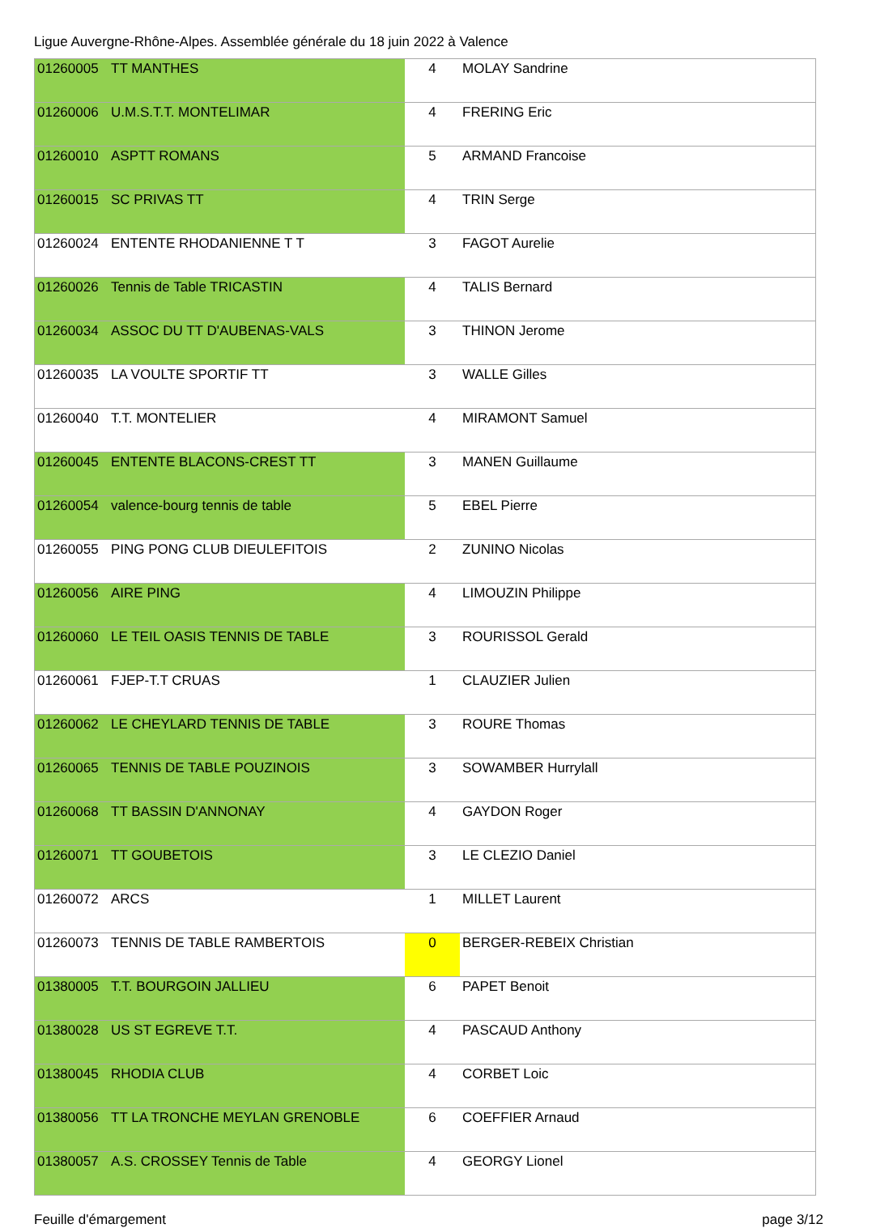Ligue Auvergne-Rhône-Alpes. Assemblée générale du 18 juin 2022 à Valence
| 01260005 | TT MANTHES | 4 | MOLAY Sandrine |
| 01260006 | U.M.S.T.T. MONTELIMAR | 4 | FRERING Eric |
| 01260010 | ASPTT ROMANS | 5 | ARMAND Francoise |
| 01260015 | SC PRIVAS TT | 4 | TRIN Serge |
| 01260024 | ENTENTE RHODANIENNE T T | 3 | FAGOT Aurelie |
| 01260026 | Tennis de Table TRICASTIN | 4 | TALIS Bernard |
| 01260034 | ASSOC DU TT D'AUBENAS-VALS | 3 | THINON Jerome |
| 01260035 | LA VOULTE SPORTIF TT | 3 | WALLE Gilles |
| 01260040 | T.T. MONTELIER | 4 | MIRAMONT Samuel |
| 01260045 | ENTENTE BLACONS-CREST TT | 3 | MANEN Guillaume |
| 01260054 | valence-bourg tennis de table | 5 | EBEL Pierre |
| 01260055 | PING PONG CLUB DIEULEFITOIS | 2 | ZUNINO Nicolas |
| 01260056 | AIRE PING | 4 | LIMOUZIN Philippe |
| 01260060 | LE TEIL OASIS TENNIS DE TABLE | 3 | ROURISSOL Gerald |
| 01260061 | FJEP-T.T CRUAS | 1 | CLAUZIER Julien |
| 01260062 | LE CHEYLARD TENNIS DE TABLE | 3 | ROURE Thomas |
| 01260065 | TENNIS DE TABLE POUZINOIS | 3 | SOWAMBER Hurrylall |
| 01260068 | TT BASSIN D'ANNONAY | 4 | GAYDON Roger |
| 01260071 | TT GOUBETOIS | 3 | LE CLEZIO Daniel |
| 01260072 | ARCS | 1 | MILLET Laurent |
| 01260073 | TENNIS DE TABLE RAMBERTOIS | 0 | BERGER-REBEIX Christian |
| 01380005 | T.T. BOURGOIN JALLIEU | 6 | PAPET Benoit |
| 01380028 | US ST EGREVE T.T. | 4 | PASCAUD Anthony |
| 01380045 | RHODIA CLUB | 4 | CORBET Loic |
| 01380056 | TT LA TRONCHE MEYLAN GRENOBLE | 6 | COEFFIER Arnaud |
| 01380057 | A.S. CROSSEY Tennis de Table | 4 | GEORGY Lionel |
Feuille d'émargement page 3/12